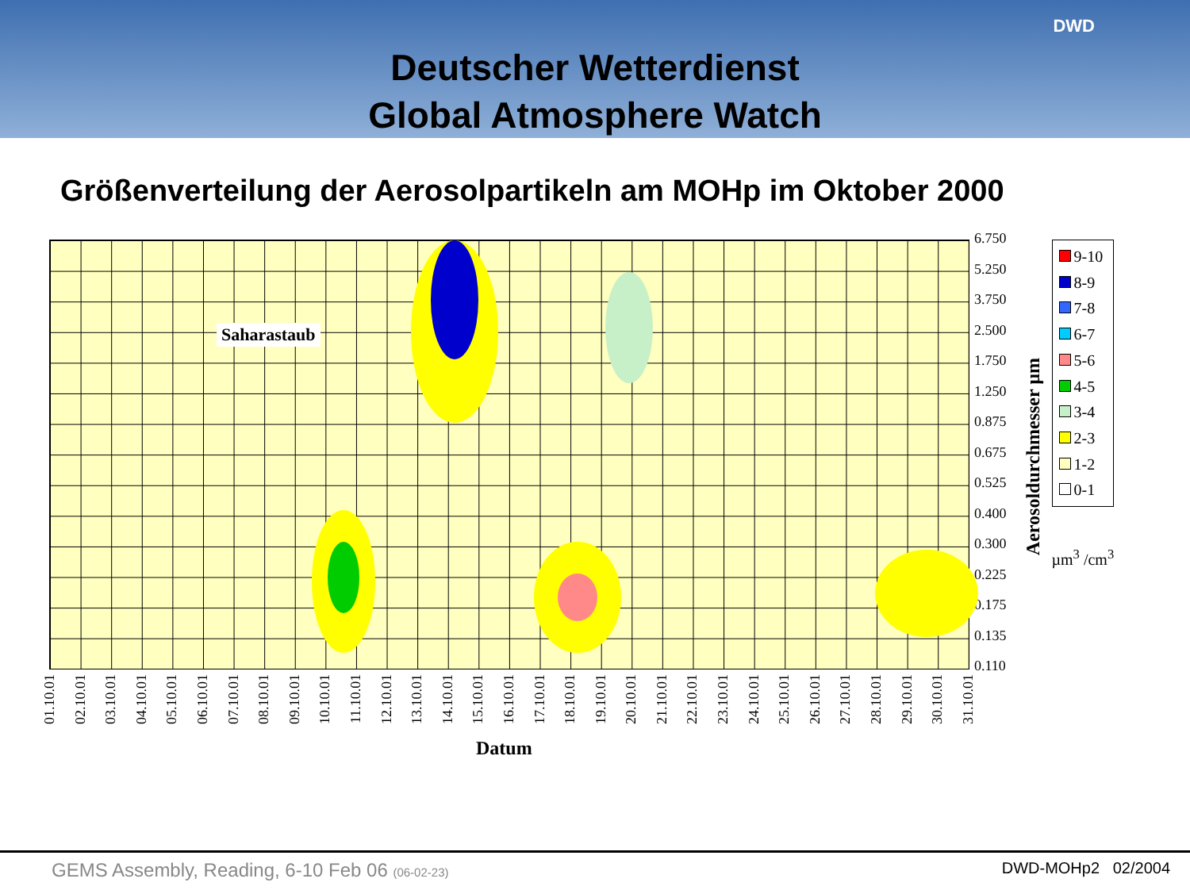Deutscher Wetterdienst
Global Atmosphere Watch
DWD
Größenverteilung der Aerosolpartikeln am MOHp im Oktober 2000
Saharastaub
6.750
5.250
3.750
2.500
1.750
1.250
0.875
0.675
0.525
0.400
0.300
0.225
0.175
0.135
0.110
Aerosoldurchmesser µm
9-10
8-9
7-8
6-7
5-6
4-5
3-4
2-3
1-2
0-1
µm<sup>3</sup> /cm<sup>3</sup>
01.10.01 02.10.01 03.10.01 04.10.01 05.10.01 06.10.01 07.10.01 08.10.01 09.10.01 10.10.01 11.10.01 12.10.01 13.10.01 14.10.01 15.10.01 16.10.01 17.10.01 18.10.01 19.10.01 20.10.01 21.10.01 22.10.01 23.10.01 24.10.01 25.10.01 26.10.01 27.10.01 28.10.01 29.10.01 30.10.01 31.10.01
Datum
GEMS Assembly, Reading, 6-10 Feb 06 (06-02-23) DWD-MOHp2 02/2004